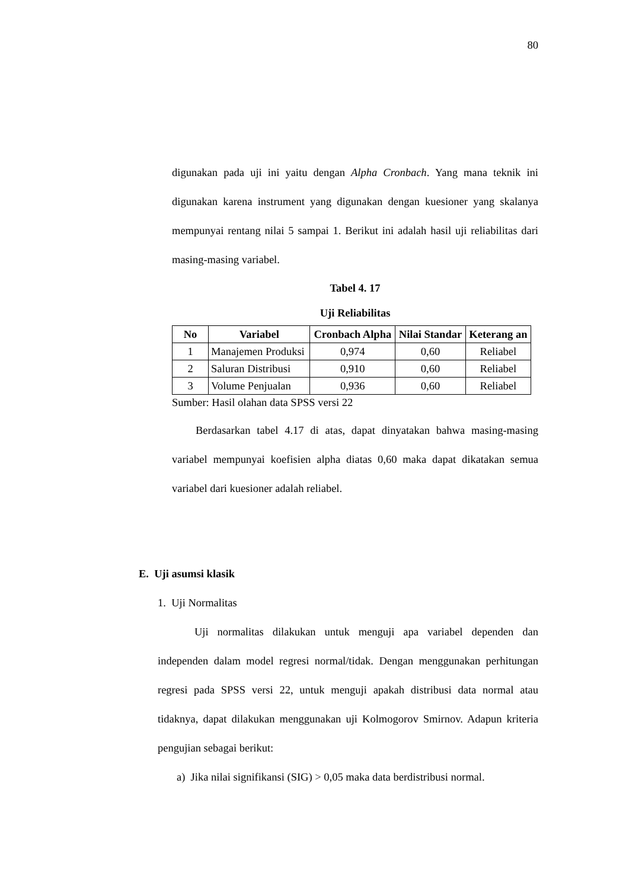80
digunakan pada uji ini yaitu dengan Alpha Cronbach. Yang mana teknik ini digunakan karena instrument yang digunakan dengan kuesioner yang skalanya mempunyai rentang nilai 5 sampai 1. Berikut ini adalah hasil uji reliabilitas dari masing-masing variabel.
Tabel 4. 17
Uji Reliabilitas
| No | Variabel | Cronbach Alpha | Nilai Standar | Keterang an |
| --- | --- | --- | --- | --- |
| 1 | Manajemen Produksi | 0,974 | 0,60 | Reliabel |
| 2 | Saluran Distribusi | 0,910 | 0,60 | Reliabel |
| 3 | Volume Penjualan | 0,936 | 0,60 | Reliabel |
Sumber: Hasil olahan data SPSS versi 22
Berdasarkan tabel 4.17 di atas, dapat dinyatakan bahwa masing-masing variabel mempunyai koefisien alpha diatas 0,60 maka dapat dikatakan semua variabel dari kuesioner adalah reliabel.
E. Uji asumsi klasik
1. Uji Normalitas
Uji normalitas dilakukan untuk menguji apa variabel dependen dan independen dalam model regresi normal/tidak. Dengan menggunakan perhitungan regresi pada SPSS versi 22, untuk menguji apakah distribusi data normal atau tidaknya, dapat dilakukan menggunakan uji Kolmogorov Smirnov. Adapun kriteria pengujian sebagai berikut:
a) Jika nilai signifikansi (SIG) > 0,05 maka data berdistribusi normal.